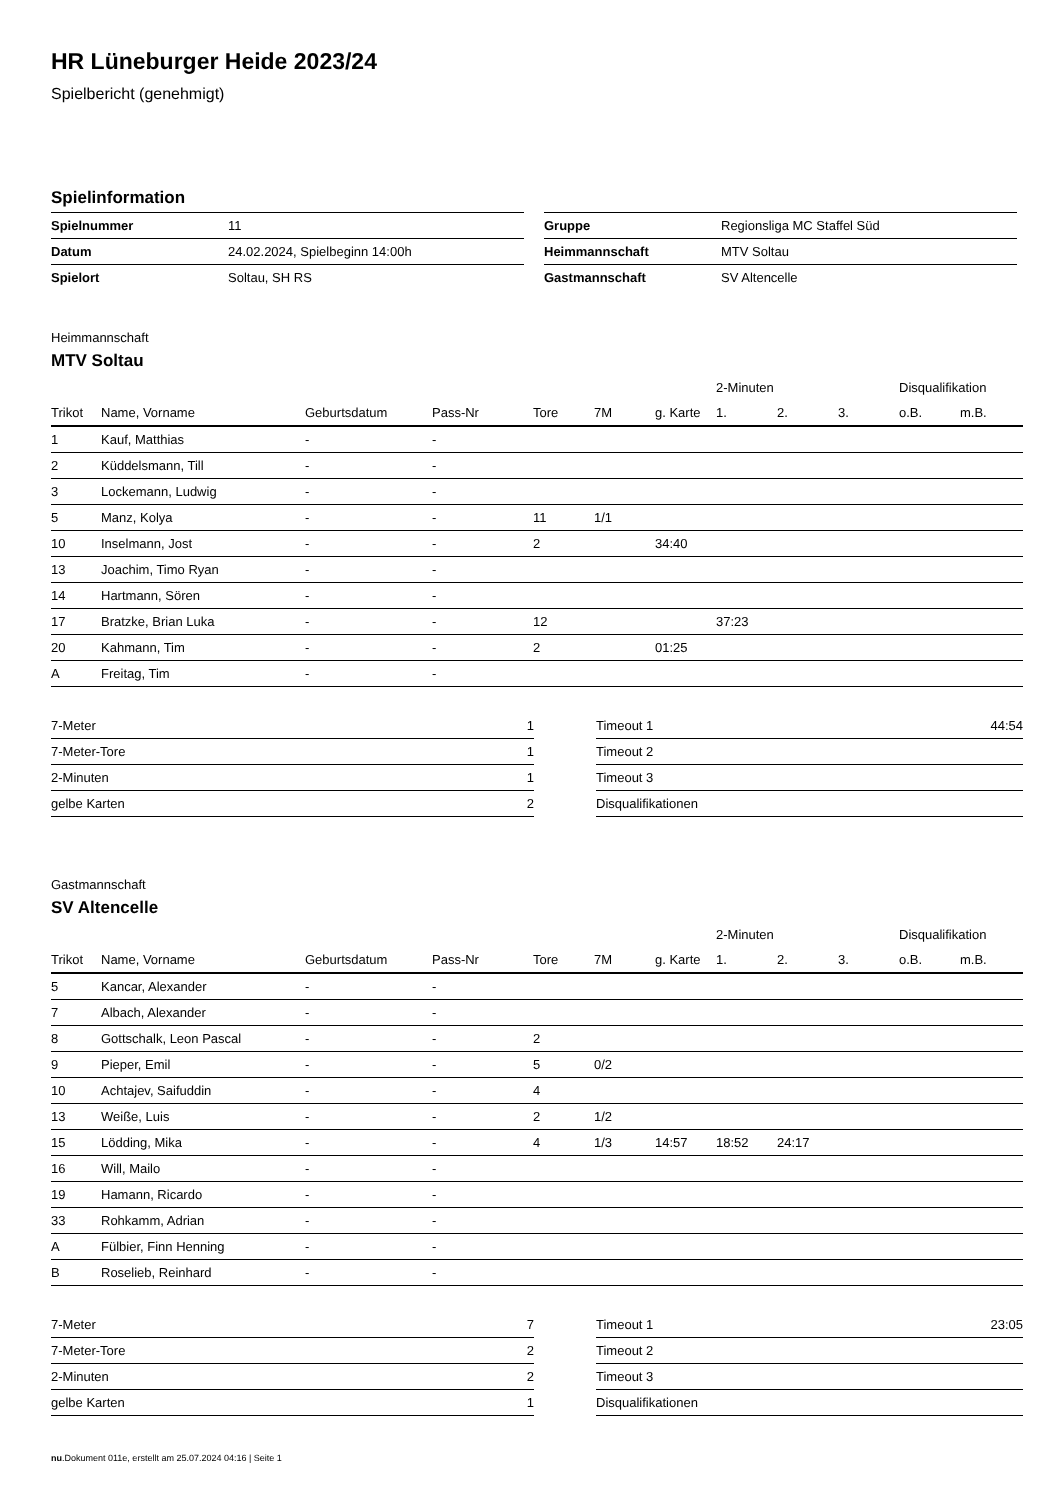HR Lüneburger Heide 2023/24
Spielbericht (genehmigt)
Spielinformation
| Spielnummer | 11 |
| Datum | 24.02.2024, Spielbeginn 14:00h |
| Spielort | Soltau, SH RS |
| Gruppe | Regionsliga MC Staffel Süd |
| Heimmannschaft | MTV Soltau |
| Gastmannschaft | SV Altencelle |
Heimmannschaft
MTV Soltau
| | | | | | | | 2-Minuten | | | Disqualifikation | |
| --- | --- | --- | --- | --- | --- | --- | --- | --- | --- | --- | --- |
| Trikot | Name, Vorname | Geburtsdatum | Pass-Nr | Tore | 7M | g. Karte | 1. | 2. | 3. | o.B. | m.B. |
| 1 | Kauf, Matthias | - | - | | | | | | | | |
| 2 | Küddelsmann, Till | - | - | | | | | | | | |
| 3 | Lockemann, Ludwig | - | - | | | | | | | | |
| 5 | Manz, Kolya | - | - | 11 | 1/1 | | | | | | |
| 10 | Inselmann, Jost | - | - | 2 | | 34:40 | | | | | |
| 13 | Joachim, Timo Ryan | - | - | | | | | | | | |
| 14 | Hartmann, Sören | - | - | | | | | | | | |
| 17 | Bratzke, Brian Luka | - | - | 12 | | | 37:23 | | | | |
| 20 | Kahmann, Tim | - | - | 2 | | 01:25 | | | | | |
| A | Freitag, Tim | - | - | | | | | | | | |
| 7-Meter | 1 |
| 7-Meter-Tore | 1 |
| 2-Minuten | 1 |
| gelbe Karten | 2 |
| Timeout 1 | 44:54 |
| Timeout 2 | |
| Timeout 3 | |
| Disqualifikationen | |
Gastmannschaft
SV Altencelle
| | | | | | | | 2-Minuten | | | Disqualifikation | |
| --- | --- | --- | --- | --- | --- | --- | --- | --- | --- | --- | --- |
| Trikot | Name, Vorname | Geburtsdatum | Pass-Nr | Tore | 7M | g. Karte | 1. | 2. | 3. | o.B. | m.B. |
| 5 | Kancar, Alexander | - | - | | | | | | | | |
| 7 | Albach, Alexander | - | - | | | | | | | | |
| 8 | Gottschalk, Leon Pascal | - | - | 2 | | | | | | | |
| 9 | Pieper, Emil | - | - | 5 | 0/2 | | | | | | |
| 10 | Achtajev, Saifuddin | - | - | 4 | | | | | | | |
| 13 | Weiße, Luis | - | - | 2 | 1/2 | | | | | | |
| 15 | Lödding, Mika | - | - | 4 | 1/3 | 14:57 | 18:52 | 24:17 | | | |
| 16 | Will, Mailo | - | - | | | | | | | | |
| 19 | Hamann, Ricardo | - | - | | | | | | | | |
| 33 | Rohkamm, Adrian | - | - | | | | | | | | |
| A | Fülbier, Finn Henning | - | - | | | | | | | | |
| B | Roselieb, Reinhard | - | - | | | | | | | | |
| 7-Meter | 7 |
| 7-Meter-Tore | 2 |
| 2-Minuten | 2 |
| gelbe Karten | 1 |
| Timeout 1 | 23:05 |
| Timeout 2 | |
| Timeout 3 | |
| Disqualifikationen | |
nu.Dokument 011e, erstellt am 25.07.2024 04:16 | Seite 1